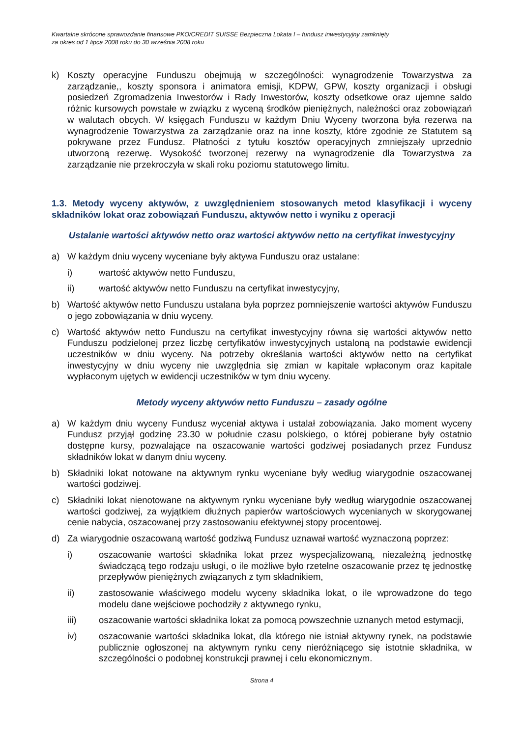Kwartalne skrócone sprawozdanie finansowe PKO/CREDIT SUISSE Bezpieczna Lokata I – fundusz inwestycyjny zamknięty
za okres od 1 lipca 2008 roku do 30 września 2008 roku
k) Koszty operacyjne Funduszu obejmują w szczególności: wynagrodzenie Towarzystwa za zarządzanie,, koszty sponsora i animatora emisji, KDPW, GPW, koszty organizacji i obsługi posiedzeń Zgromadzenia Inwestorów i Rady Inwestorów, koszty odsetkowe oraz ujemne saldo różnic kursowych powstałe w związku z wyceną środków pieniężnych, należności oraz zobowiązań w walutach obcych. W księgach Funduszu w każdym Dniu Wyceny tworzona była rezerwa na wynagrodzenie Towarzystwa za zarządzanie oraz na inne koszty, które zgodnie ze Statutem są pokrywane przez Fundusz. Płatności z tytułu kosztów operacyjnych zmniejszały uprzednio utworzoną rezerwę. Wysokość tworzonej rezerwy na wynagrodzenie dla Towarzystwa za zarządzanie nie przekroczyła w skali roku poziomu statutowego limitu.
1.3. Metody wyceny aktywów, z uwzględnieniem stosowanych metod klasyfikacji i wyceny składników lokat oraz zobowiązań Funduszu, aktywów netto i wyniku z operacji
Ustalanie wartości aktywów netto oraz wartości aktywów netto na certyfikat inwestycyjny
a) W każdym dniu wyceny wyceniane były aktywa Funduszu oraz ustalane:
i) wartość aktywów netto Funduszu,
ii) wartość aktywów netto Funduszu na certyfikat inwestycyjny,
b) Wartość aktywów netto Funduszu ustalana była poprzez pomniejszenie wartości aktywów Funduszu o jego zobowiązania w dniu wyceny.
c) Wartość aktywów netto Funduszu na certyfikat inwestycyjny równa się wartości aktywów netto Funduszu podzielonej przez liczbę certyfikatów inwestycyjnych ustaloną na podstawie ewidencji uczestników w dniu wyceny. Na potrzeby określania wartości aktywów netto na certyfikat inwestycyjny w dniu wyceny nie uwzględnia się zmian w kapitale wpłaconym oraz kapitale wypłaconym ujętych w ewidencji uczestników w tym dniu wyceny.
Metody wyceny aktywów netto Funduszu – zasady ogólne
a) W każdym dniu wyceny Fundusz wyceniał aktywa i ustalał zobowiązania. Jako moment wyceny Fundusz przyjął godzinę 23.30 w południe czasu polskiego, o której pobierane były ostatnio dostępne kursy, pozwalające na oszacowanie wartości godziwej posiadanych przez Fundusz składników lokat w danym dniu wyceny.
b) Składniki lokat notowane na aktywnym rynku wyceniane były według wiarygodnie oszacowanej wartości godziwej.
c) Składniki lokat nienotowane na aktywnym rynku wyceniane były według wiarygodnie oszacowanej wartości godziwej, za wyjątkiem dłużnych papierów wartościowych wycenianych w skorygowanej cenie nabycia, oszacowanej przy zastosowaniu efektywnej stopy procentowej.
d) Za wiarygodnie oszacowaną wartość godziwą Fundusz uznawał wartość wyznaczoną poprzez:
i) oszacowanie wartości składnika lokat przez wyspecjalizowaną, niezależną jednostkę świadczącą tego rodzaju usługi, o ile możliwe było rzetelne oszacowanie przez tę jednostkę przepływów pieniężnych związanych z tym składnikiem,
ii) zastosowanie właściwego modelu wyceny składnika lokat, o ile wprowadzone do tego modelu dane wejściowe pochodziły z aktywnego rynku,
iii) oszacowanie wartości składnika lokat za pomocą powszechnie uznanych metod estymacji,
iv) oszacowanie wartości składnika lokat, dla którego nie istniał aktywny rynek, na podstawie publicznie ogłoszonej na aktywnym rynku ceny nieróżniącego się istotnie składnika, w szczególności o podobnej konstrukcji prawnej i celu ekonomicznym.
Strona 4